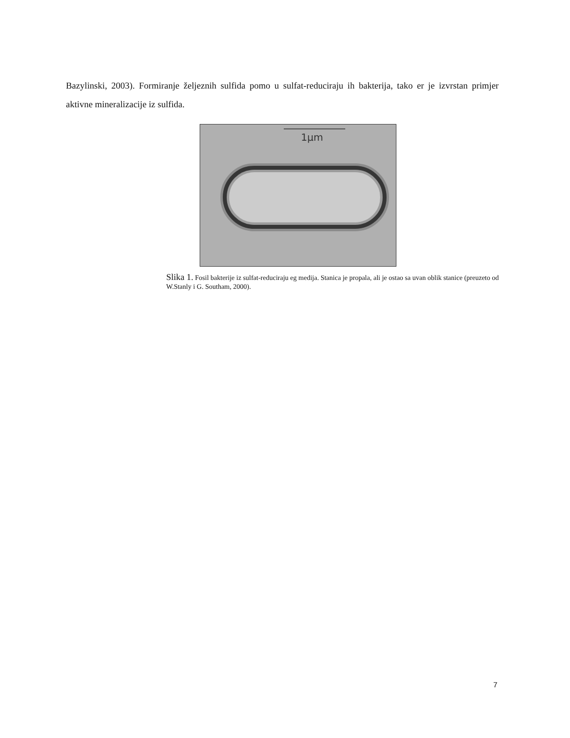Bazylinski, 2003). Formiranje željeznih sulfida pomo u sulfat-reduciraju ih bakterija, tako er je izvrstan primjer aktivne mineralizacije iz sulfida.
1µm
Slika 1. Fosil bakterije iz sulfat-reduciraju eg medija. Stanica je propala, ali je ostao sa uvan oblik stanice (preuzeto od W.Stanly i G. Southam, 2000).
7